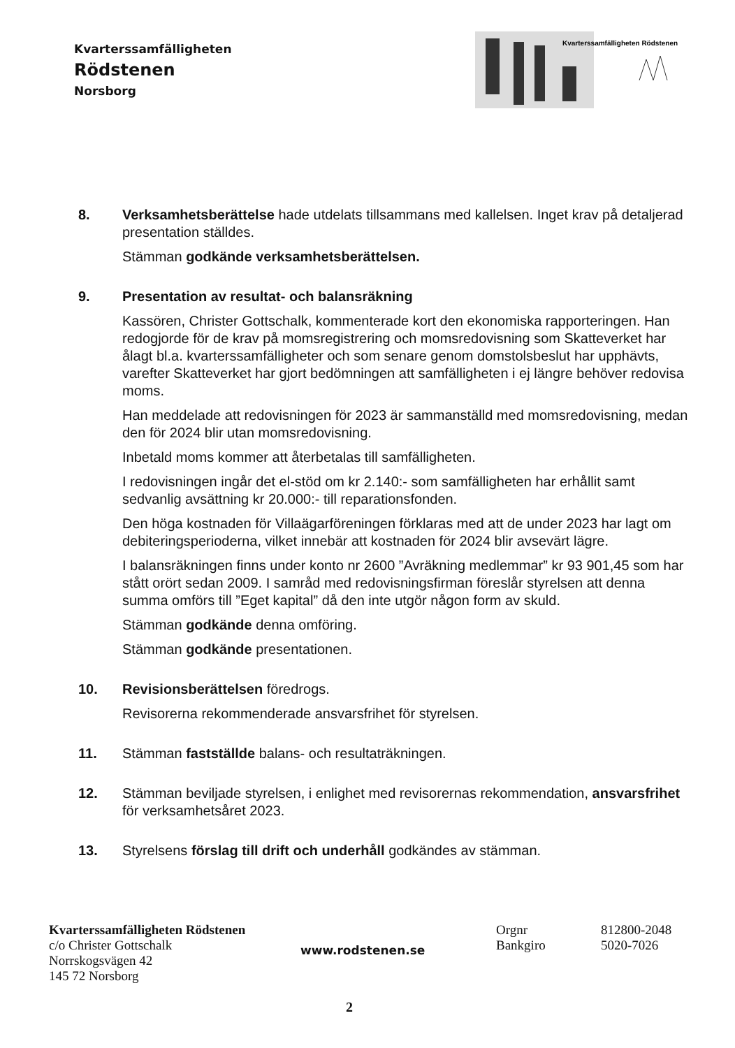Kvarterssamfälligheten
Rödstenen
Norsborg
Kvarterssamfälligheten Rödstenen
8. Verksamhetsberättelse hade utdelats tillsammans med kallelsen. Inget krav på detaljerad presentation ställdes.
Stämman godkände verksamhetsberättelsen.
9. Presentation av resultat- och balansräkning
Kassören, Christer Gottschalk, kommenterade kort den ekonomiska rapporteringen. Han redogjorde för de krav på momsregistrering och momsredovisning som Skatteverket har ålagt bl.a. kvarterssamfälligheter och som senare genom domstolsbeslut har upphävts, varefter Skatteverket har gjort bedömningen att samfälligheten i ej längre behöver redovisa moms.
Han meddelade att redovisningen för 2023 är sammanställd med momsredovisning, medan den för 2024 blir utan momsredovisning.
Inbetald moms kommer att återbetalas till samfälligheten.
I redovisningen ingår det el-stöd om kr 2.140:- som samfälligheten har erhållit samt sedvanlig avsättning kr 20.000:- till reparationsfonden.
Den höga kostnaden för Villaägarföreningen förklaras med att de under 2023 har lagt om debiteringsperioderna, vilket innebär att kostnaden för 2024 blir avsevärt lägre.
I balansräkningen finns under konto nr 2600 ”Avräkning medlemmar” kr 93 901,45 som har stått orört sedan 2009. I samråd med redovisningsfirman föreslår styrelsen att denna summa omförs till ”Eget kapital” då den inte utgör någon form av skuld.
Stämman godkände denna omföring.
Stämman godkände presentationen.
10. Revisionsberättelsen föredrogs.
Revisorerna rekommenderade ansvarsfrihet för styrelsen.
11. Stämman fastställde balans- och resultaträkningen.
12. Stämman beviljade styrelsen, i enlighet med revisorernas rekommendation, ansvarsfrihet för verksamhetsåret 2023.
13. Styrelsens förslag till drift och underhåll godkändes av stämman.
Kvarterssamfälligheten Rödstenen
c/o Christer Gottschalk
Norrskogsvägen 42
145 72 Norsborg
www.rodstenen.se
Orgnr
Bankgiro
812800-2048
5020-7026
2